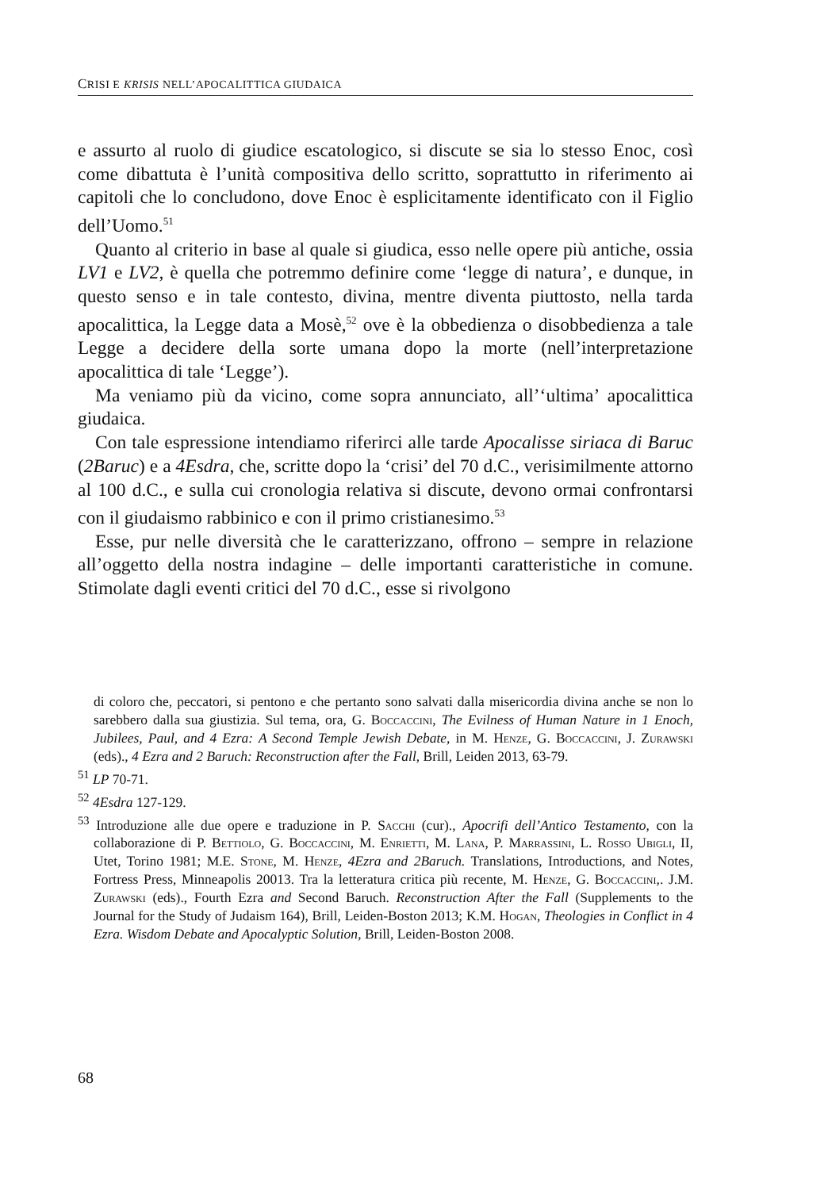CRISI E KRISIS NELL’APOCALITTICA GIUDAICA
e assurto al ruolo di giudice escatologico, si discute se sia lo stesso Enoc, così come dibattuta è l’unità compositiva dello scritto, soprattutto in riferimento ai capitoli che lo concludono, dove Enoc è esplicitamente identificato con il Figlio dell’Uomo.<sup>51</sup>
Quanto al criterio in base al quale si giudica, esso nelle opere più antiche, ossia LV1 e LV2, è quella che potremmo definire come ‘legge di natura’, e dunque, in questo senso e in tale contesto, divina, mentre diventa piuttosto, nella tarda apocalittica, la Legge data a Mosè,<sup>52</sup> ove è la obbedienza o disobbedienza a tale Legge a decidere della sorte umana dopo la morte (nell’interpretazione apocalittica di tale ‘Legge’).
Ma veniamo più da vicino, come sopra annunciato, all’‘ultima’ apocalittica giudaica.
Con tale espressione intendiamo riferirci alle tarde Apocalisse siriaca di Baruc (2Baruc) e a 4Esdra, che, scritte dopo la ‘crisi’ del 70 d.C., verisimilmente attorno al 100 d.C., e sulla cui cronologia relativa si discute, devono ormai confrontarsi con il giudaismo rabbinico e con il primo cristianesimo.<sup>53</sup>
Esse, pur nelle diversità che le caratterizzano, offrono – sempre in relazione all’oggetto della nostra indagine – delle importanti caratteristiche in comune. Stimolate dagli eventi critici del 70 d.C., esse si rivolgono
di coloro che, peccatori, si pentono e che pertanto sono salvati dalla misericordia divina anche se non lo sarebbero dalla sua giustizia. Sul tema, ora, G. Boccaccini, The Evilness of Human Nature in 1 Enoch, Jubilees, Paul, and 4 Ezra: A Second Temple Jewish Debate, in M. Henze, G. Boccaccini, J. Zurawski (eds)., 4 Ezra and 2 Baruch: Reconstruction after the Fall, Brill, Leiden 2013, 63-79.
<sup>51</sup> LP 70-71.
<sup>52</sup> 4Esdra 127-129.
<sup>53</sup> Introduzione alle due opere e traduzione in P. Sacchi (cur)., Apocrifi dell’Antico Testamento, con la collaborazione di P. Bettiolo, G. Boccaccini, M. Enrietti, M. Lana, P. Marrassini, L. Rosso Ubigli, II, Utet, Torino 1981; M.E. Stone, M. Henze, 4Ezra and 2Baruch. Translations, Introductions, and Notes, Fortress Press, Minneapolis 20013. Tra la letteratura critica più recente, M. Henze, G. Boccaccini,. J.M. Zurawski (eds)., Fourth Ezra and Second Baruch. Reconstruction After the Fall (Supplements to the Journal for the Study of Judaism 164), Brill, Leiden-Boston 2013; K.M. Hogan, Theologies in Conflict in 4 Ezra. Wisdom Debate and Apocalyptic Solution, Brill, Leiden-Boston 2008.
68